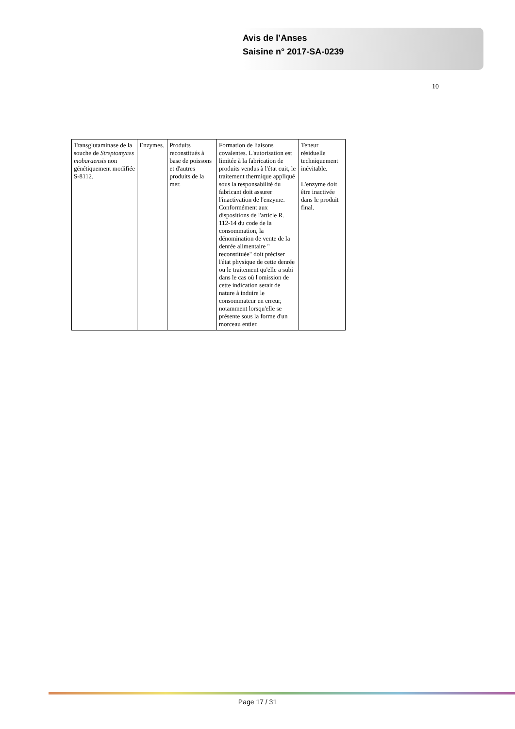Avis de l’Anses
Saisine n° 2017-SA-0239
10
| Transglutaminase de la souche de Streptomyces mobaraensis non génétiquement modifiée S-8112. | Enzymes. | Produits reconstitués à base de poissons et d'autres produits de la mer. | Formation de liaisons covalentes. L'autorisation est limitée à la fabrication de produits vendus à l'état cuit, le traitement thermique appliqué sous la responsabilité du fabricant doit assurer l'inactivation de l'enzyme. Conformément aux dispositions de l'article R. 112-14 du code de la consommation, la dénomination de vente de la denrée alimentaire " reconstituée" doit préciser l'état physique de cette denrée ou le traitement qu'elle a subi dans le cas où l'omission de cette indication serait de nature à induire le consommateur en erreur, notamment lorsqu'elle se présente sous la forme d'un morceau entier. | Teneur résiduelle techniquement inévitable. L'enzyme doit être inactivée dans le produit final. |
Page 17 / 31